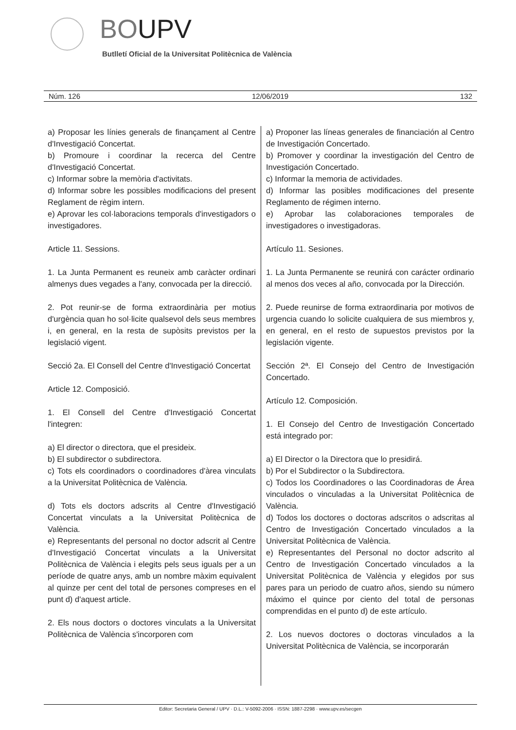BOUPV
Butlletí Oficial de la Universitat Politècnica de València
Núm. 126 12/06/2019 132
a) Proposar les línies generals de finançament al Centre d'Investigació Concertat.
b) Promoure i coordinar la recerca del Centre d'Investigació Concertat.
c) Informar sobre la memòria d'activitats.
d) Informar sobre les possibles modificacions del present Reglament de règim intern.
e) Aprovar les col·laboracions temporals d'investigadors o investigadores.
Article 11. Sessions.
1. La Junta Permanent es reuneix amb caràcter ordinari almenys dues vegades a l'any, convocada per la direcció.
2. Pot reunir-se de forma extraordinària per motius d'urgència quan ho sol·licite qualsevol dels seus membres i, en general, en la resta de supòsits previstos per la legislació vigent.
Secció 2a. El Consell del Centre d'Investigació Concertat
Article 12. Composició.
1. El Consell del Centre d'Investigació Concertat l'integren:
a) El director o directora, que el presideix.
b) El subdirector o subdirectora.
c) Tots els coordinadors o coordinadores d'àrea vinculats a la Universitat Politècnica de València.
d) Tots els doctors adscrits al Centre d'Investigació Concertat vinculats a la Universitat Politècnica de València.
e) Representants del personal no doctor adscrit al Centre d'Investigació Concertat vinculats a la Universitat Politècnica de València i elegits pels seus iguals per a un període de quatre anys, amb un nombre màxim equivalent al quinze per cent del total de persones compreses en el punt d) d'aquest article.
2. Els nous doctors o doctores vinculats a la Universitat Politècnica de València s'incorporen com
a) Proponer las líneas generales de financiación al Centro de Investigación Concertado.
b) Promover y coordinar la investigación del Centro de Investigación Concertado.
c) Informar la memoria de actividades.
d) Informar las posibles modificaciones del presente Reglamento de régimen interno.
e) Aprobar las colaboraciones temporales de investigadores o investigadoras.
Artículo 11. Sesiones.
1. La Junta Permanente se reunirá con carácter ordinario al menos dos veces al año, convocada por la Dirección.
2. Puede reunirse de forma extraordinaria por motivos de urgencia cuando lo solicite cualquiera de sus miembros y, en general, en el resto de supuestos previstos por la legislación vigente.
Sección 2ª. El Consejo del Centro de Investigación Concertado.
Artículo 12. Composición.
1. El Consejo del Centro de Investigación Concertado está integrado por:
a) El Director o la Directora que lo presidirá.
b) Por el Subdirector o la Subdirectora.
c) Todos los Coordinadores o las Coordinadoras de Área vinculados o vinculadas a la Universitat Politècnica de València.
d) Todos los doctores o doctoras adscritos o adscritas al Centro de Investigación Concertado vinculados a la Universitat Politècnica de València.
e) Representantes del Personal no doctor adscrito al Centro de Investigación Concertado vinculados a la Universitat Politècnica de València y elegidos por sus pares para un periodo de cuatro años, siendo su número máximo el quince por ciento del total de personas comprendidas en el punto d) de este artículo.
2. Los nuevos doctores o doctoras vinculados a la Universitat Politècnica de València, se incorporarán
Editor: Secretaria General / UPV · D.L.: V-5092-2006 · ISSN: 1887-2298 · www.upv.es/secgen